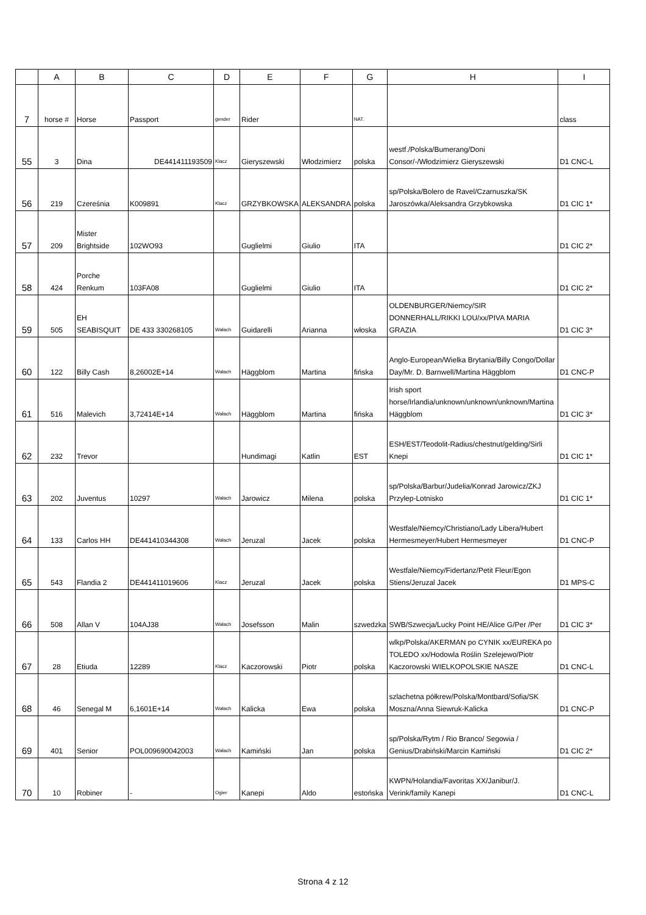| | A | B | C | D | E | F | G | H | I |
| --- | --- | --- | --- | --- | --- | --- | --- | --- | --- |
| 7 | horse # | Horse | Passport | gender | Rider | | NAT. | | class |
| 55 | 3 | Dina | DE441411193509 | Klacz | Gieryszewski | Włodzimierz | polska | westf./Polska/Bumerang/Doni Consor/-/Włodzimierz Gieryszewski | D1 CNC-L |
| 56 | 219 | Czereśnia | K009891 | Klacz | GRZYBKOWSKA | ALEKSANDRA | polska | sp/Polska/Bolero de Ravel/Czarnuszka/SK Jaroszówka/Aleksandra Grzybkowska | D1 CIC 1* |
| 57 | 209 | Mister Brightside | 102WO93 | | Guglielmi | Giulio | ITA | | D1 CIC 2* |
| 58 | 424 | Porche Renkum | 103FA08 | | Guglielmi | Giulio | ITA | | D1 CIC 2* |
| 59 | 505 | EH SEABISQUIT | DE 433 330268105 | Wałach | Guidarelli | Arianna | włoska | OLDENBURGER/Niemcy/SIR DONNERHALL/RIKKI LOU/xx/PIVA MARIA GRAZIA | D1 CIC 3* |
| 60 | 122 | Billy Cash | 8,26002E+14 | Wałach | Häggblom | Martina | fińska | Anglo-European/Wielka Brytania/Billy Congo/Dollar Day/Mr. D. Barnwell/Martina Häggblom | D1 CNC-P |
| 61 | 516 | Malevich | 3,72414E+14 | Wałach | Häggblom | Martina | fińska | Irish sport horse/Irlandia/unknown/unknown/unknown/Martina Häggblom | D1 CIC 3* |
| 62 | 232 | Trevor | | | Hundimagi | Katlin | EST | ESH/EST/Teodolit-Radius/chestnut/gelding/Sirli Knepi | D1 CIC 1* |
| 63 | 202 | Juventus | 10297 | Wałach | Jarowicz | Milena | polska | sp/Polska/Barbur/Judelia/Konrad Jarowicz/ZKJ Przylep-Lotnisko | D1 CIC 1* |
| 64 | 133 | Carlos HH | DE441410344308 | Wałach | Jeruzal | Jacek | polska | Westfale/Niemcy/Christiano/Lady Libera/Hubert Hermesmeyer/Hubert Hermesmeyer | D1 CNC-P |
| 65 | 543 | Flandia 2 | DE441411019606 | Klacz | Jeruzal | Jacek | polska | Westfale/Niemcy/Fidertanz/Petit Fleur/Egon Stiens/Jeruzal Jacek | D1 MPS-C |
| 66 | 508 | Allan V | 104AJ38 | Wałach | Josefsson | Malin | szwedzka | SWB/Szwecja/Lucky Point HE/Alice G/Per /Per | D1 CIC 3* |
| 67 | 28 | Etiuda | 12289 | Klacz | Kaczorowski | Piotr | polska | wlkp/Polska/AKERMAN po CYNIK xx/EUREKA po TOLEDO xx/Hodowla Roślin Szelejewo/Piotr Kaczorowski WIELKOPOLSKIE NASZE | D1 CNC-L |
| 68 | 46 | Senegal M | 6,1601E+14 | Wałach | Kalicka | Ewa | polska | szlachetna półkrew/Polska/Montbard/Sofia/SK Moszna/Anna Siewruk-Kalicka | D1 CNC-P |
| 69 | 401 | Senior | POL009690042003 | Wałach | Kamiński | Jan | polska | sp/Polska/Rytm / Rio Branco/ Segowia / Genius/Drabiński/Marcin Kamiński | D1 CIC 2* |
| 70 | 10 | Robiner | - | Ogier | Kanepi | Aldo | estońska | KWPN/Holandia/Favoritas XX/Janibur/J. Verink/family Kanepi | D1 CNC-L |
Strona 4 z 12